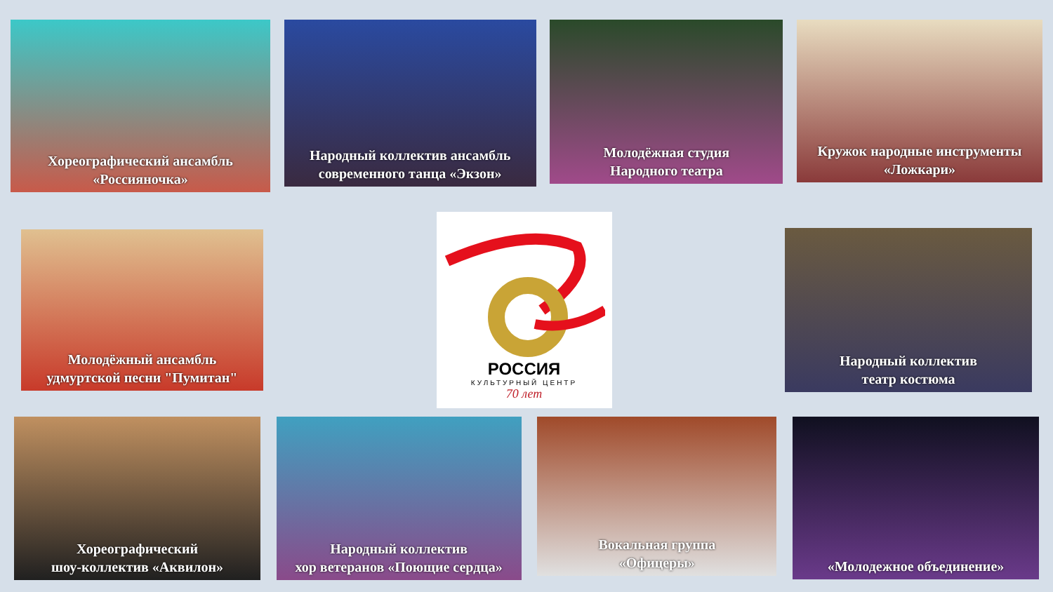Хореографический ансамбль
«Россияночка»
Народный коллектив ансамбль
современного танца «Экзон»
Молодёжная студия
Народного театра
Кружок народные инструменты
«Ложкари»
Молодёжный ансамбль
удмуртской песни "Пумитан"
РОССИЯ
КУЛЬТУРНЫЙ ЦЕНТР
70 лет
Народный коллектив
театр костюма
Хореографический
шоу-коллектив «Аквилон»
Народный коллектив
хор ветеранов «Поющие сердца»
Вокальная группа
«Офицеры»
«Молодежное объединение»